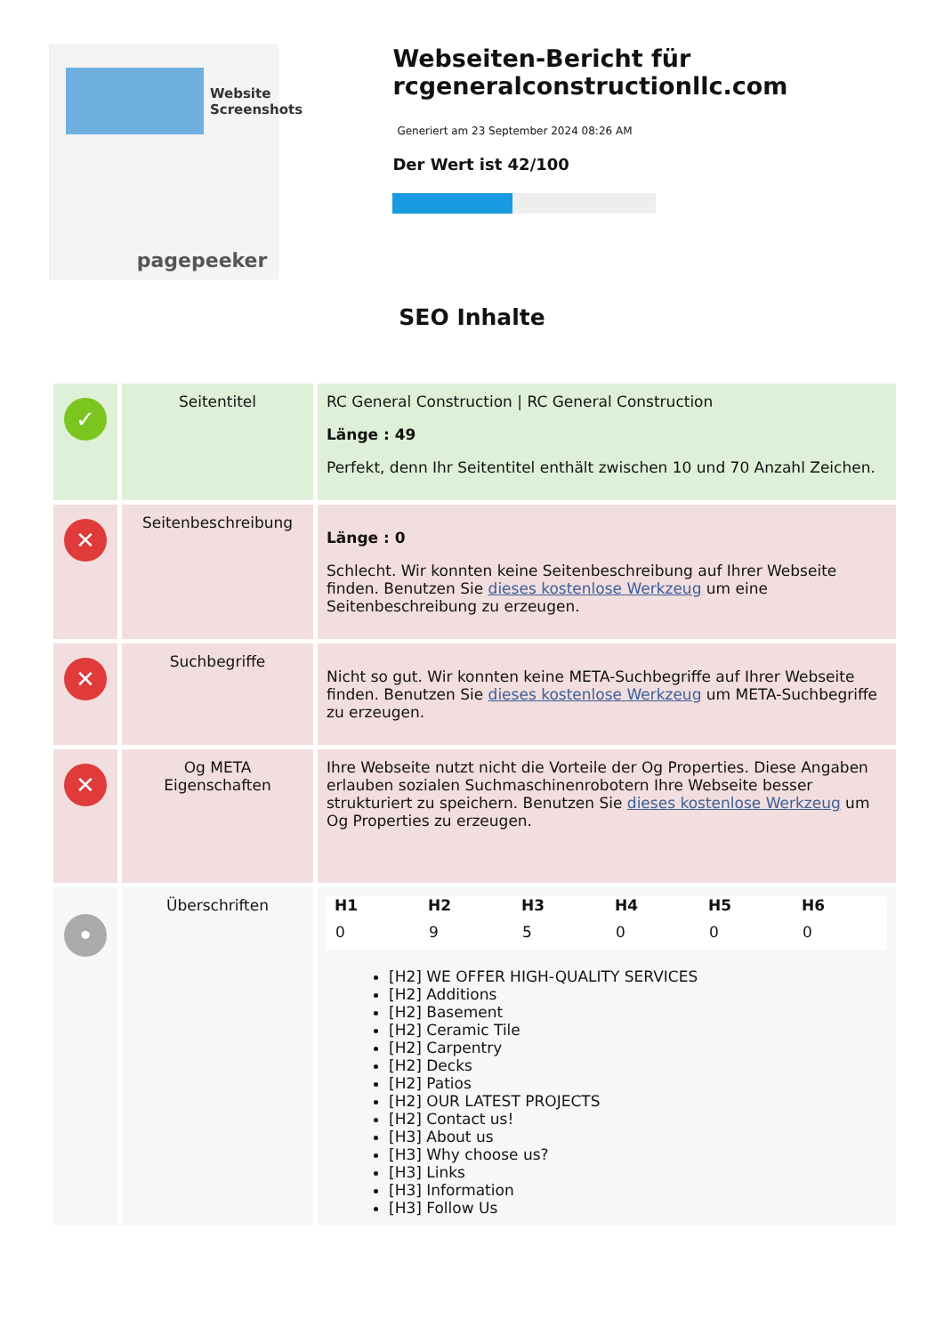Website Screenshots
pagepeeker
Webseiten-Bericht für rcgeneralconstructionllc.com
Generiert am 23 September 2024 08:26 AM
Der Wert ist 42/100
SEO Inhalte
| ✓ | Seitentitel | RC General Construction / RC General Construction Länge : 49 Perfekt, denn Ihr Seitentitel enthält zwischen 10 und 70 Anzahl Zeichen. |
| ✕ | Seitenbeschreibung | Länge : 0 Schlecht. Wir konnten keine Seitenbeschreibung auf Ihrer Webseite finden. Benutzen Sie dieses kostenlose Werkzeug um eine Seitenbeschreibung zu erzeugen. |
| ✕ | Suchbegriffe | Nicht so gut. Wir konnten keine META-Suchbegriffe auf Ihrer Webseite finden. Benutzen Sie dieses kostenlose Werkzeug um META-Suchbegriffe zu erzeugen. |
| ✕ | Og META Eigenschaften | Ihre Webseite nutzt nicht die Vorteile der Og Properties. Diese Angaben erlauben sozialen Suchmaschinenrobotern Ihre Webseite besser strukturiert zu speichern. Benutzen Sie dieses kostenlose Werkzeug um Og Properties zu erzeugen. |
| • | Überschriften | / H1 / H2 / H3 / H4 / H5 / H6 / / --- / --- / --- / --- / --- / --- / / 0 / 9 / 5 / 0 / 0 / 0 / [H2] WE OFFER HIGH-QUALITY SERVICES [H2] Additions [H2] Basement [H2] Ceramic Tile [H2] Carpentry [H2] Decks [H2] Patios [H2] OUR LATEST PROJECTS [H2] Contact us! [H3] About us [H3] Why choose us? [H3] Links [H3] Information [H3] Follow Us |